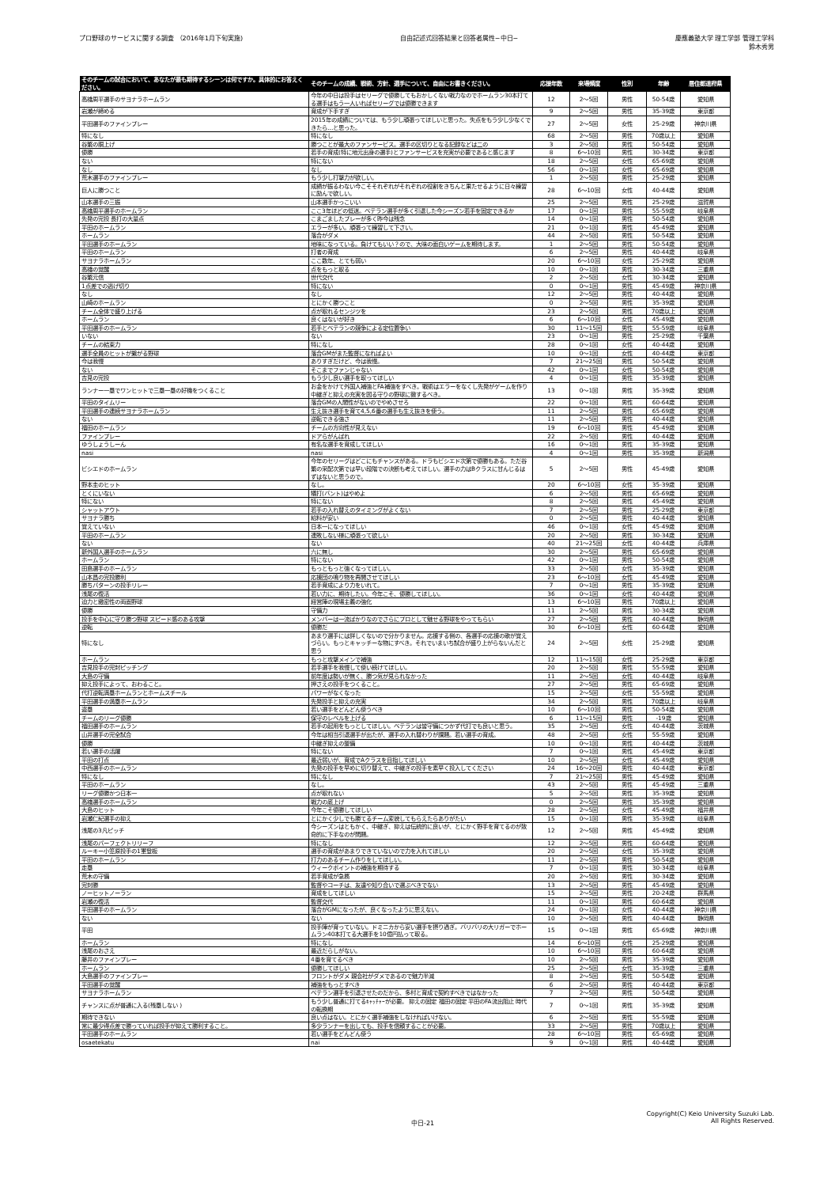プロ野球のサービスに関する調査 （2016年1月下旬実施)
自由記述式回答結果と回答者属性−中日−
慶應義塾大学 理工学部 管理工学科
鈴木秀男
| そのチームの試合において、あなたが最も期待するシーンは何ですか。具体的にお答えください。 | そのチームの成績、戦術、方針、選手について、自由にお書きください。 | 応援年数 | 来場頻度 | 性別 | 年齢 | 居住都道府県 |
| --- | --- | --- | --- | --- | --- | --- |
| 高橋周平選手のサヨナラホームラン | 今年の中日は投手はセリーグで優勝してもおかしくない戦力なのでホームラン30本打てる選手はもう一人いればセリーグでは優勝できます | 12 | 2〜5回 | 男性 | 50-54歳 | 愛知県 |
| 岩瀬が締める | 育成が下手すぎ | 9 | 2〜5回 | 男性 | 35-39歳 | 東京都 |
| 平田選手のファインプレー | 2015年の成績については、もう少し頑張ってほしいと思った。失点をもう少し少なくできたら…と思った。 | 27 | 2〜5回 | 女性 | 25-29歳 | 神奈川県 |
| 特になし | 特になし | 68 | 2〜5回 | 男性 | 70歳以上 | 愛知県 |
| 谷繁の胴上げ | 勝つことが最大のファンサービス。選手の区切りとなる記録などは二の | 3 | 2〜5回 | 男性 | 50-54歳 | 愛知県 |
| 優勝 | 若手の育成(特に地元出身の選手)とファンサービスを充実が必要であると感じます | 8 | 6〜10回 | 男性 | 30-34歳 | 東京都 |
| ない | 特にない | 18 | 2〜5回 | 女性 | 65-69歳 | 愛知県 |
| なし | なし | 56 | 0〜1回 | 女性 | 65-69歳 | 愛知県 |
| 荒木選手のファインプレー | もう少し打撃力が欲しい。 | 1 | 2〜5回 | 男性 | 25-29歳 | 愛知県 |
| 巨人に勝つこと | 成績が振るわない今こそそれぞれがそれぞれの役割をきちんと果たせるように日々練習に励んで欲しい。 | 28 | 6〜10回 | 女性 | 40-44歳 | 愛知県 |
| 山本選手の三振 | 山本選手かっこいい | 25 | 2〜5回 | 男性 | 25-29歳 | 滋賀県 |
| 高橋周平選手のホームラン | ここ3年ほどの低迷。ベテラン選手が多く引退した今シーズン若手を固定できるか | 17 | 0〜1回 | 男性 | 55-59歳 | 岐阜県 |
| 先発の完投 長打の大量点 | こまごましたプレーが多く昨今は残念 | 14 | 0〜1回 | 男性 | 50-54歳 | 愛知県 |
| 平田のホームラン | エラーが多い。頑張って練習して下さい。 | 21 | 0〜1回 | 男性 | 45-49歳 | 愛知県 |
| ホームラン | 落合がダメ | 44 | 2〜5回 | 男性 | 50-54歳 | 愛知県 |
| 平田選手のホームラン | 地味になっている。負けてもいい？ので、大味の面白いゲームを期待します。 | 1 | 2〜5回 | 男性 | 50-54歳 | 愛知県 |
| 平田のホームラン | 打者の育成 | 6 | 2〜5回 | 男性 | 40-44歳 | 岐阜県 |
| サヨナラホームラン | ここ数年、とても弱い | 20 | 6〜10回 | 女性 | 25-29歳 | 愛知県 |
| 高橋の覚醒 | 点をもっと取る | 10 | 0〜1回 | 男性 | 30-34歳 | 三重県 |
| 谷繁元信 | 世代交代 | 2 | 2〜5回 | 女性 | 30-34歳 | 愛知県 |
| 1点差での逃げ切り | 特にない | 0 | 0〜1回 | 男性 | 45-49歳 | 神奈川県 |
| なし | なし | 12 | 2〜5回 | 男性 | 40-44歳 | 愛知県 |
| 山崎のホームラン | とにかく勝つこと | 0 | 2〜5回 | 男性 | 35-39歳 | 愛知県 |
| チーム全体で盛り上げる | 点が取れるセンジツを | 23 | 2〜5回 | 男性 | 70歳以上 | 愛知県 |
| ホームラン | 良くはないが好き | 6 | 6〜10回 | 女性 | 45-49歳 | 愛知県 |
| 平田選手のホームラン | 若手とベテランの競争による定位置争い | 30 | 11〜15回 | 男性 | 55-59歳 | 岐阜県 |
| いない | ない | 23 | 0〜1回 | 男性 | 25-29歳 | 千葉県 |
| チームの結束力 | 特になし | 28 | 0〜1回 | 女性 | 40-44歳 | 愛知県 |
| 選手全員のヒットが繋がる野球 | 落合GMがまた監督になればよい | 10 | 0〜1回 | 女性 | 40-44歳 | 東京都 |
| 今は我慢 | ありすぎだけど、今は我慢。 | 7 | 21〜25回 | 男性 | 50-54歳 | 愛知県 |
| ない | そこまでファンじゃない | 42 | 0〜1回 | 女性 | 50-54歳 | 愛知県 |
| 吉見の完投 | もう少し良い選手を取ってほしい | 4 | 0〜1回 | 男性 | 35-39歳 | 愛知県 |
| ランナー一塁でワンヒットで三塁一塁の好機をつくること | お金をかけて外国人補強とFA補強をすべき。戦術はエラーをなくし先発がゲームを作り中継ぎと抑えの充実を図る守りの野球に徹するべき。 | 13 | 0〜1回 | 男性 | 35-39歳 | 愛知県 |
| 平田のタイムリー | 落合GMの人間性がないのでやめさせろ | 22 | 0〜1回 | 男性 | 60-64歳 | 愛知県 |
| 平田選手の連続サヨナラホームラン | 生え抜き選手を育て4,5,6番の選手も生え抜きを使う。 | 11 | 2〜5回 | 男性 | 65-69歳 | 愛知県 |
| ない | 逆転できる強さ | 11 | 2〜5回 | 男性 | 40-44歳 | 愛知県 |
| 福田のホームラン | チームの方向性が見えない | 19 | 6〜10回 | 男性 | 45-49歳 | 愛知県 |
| ファインプレー | ドアらがんばれ | 22 | 2〜5回 | 男性 | 40-44歳 | 愛知県 |
| ゆうしょうしーん | 有名な選手を育成してほしい | 16 | 0〜1回 | 男性 | 35-39歳 | 愛知県 |
| nasi | nasi | 4 | 0〜1回 | 男性 | 35-39歳 | 新潟県 |
| ビシエドのホームラン | 今年のセリーグはどこにもチャンスがある。ドラもビシエド次第で優勝もある。ただ谷繁の采配次第では早い段階での決断も考えてほしい。選手の力はBクラスに甘んじるはずはないと思うので。 | 5 | 2〜5回 | 男性 | 45-49歳 | 愛知県 |
| 野本圭のヒット | なし。 | 20 | 6〜10回 | 女性 | 35-39歳 | 愛知県 |
| とくにいない | 犠打(バント)はやめよ | 6 | 2〜5回 | 男性 | 65-69歳 | 愛知県 |
| 特にない | 特にない | 8 | 2〜5回 | 男性 | 45-49歳 | 愛知県 |
| シャットアウト | 若手の入れ替えのタイミングがよくない | 7 | 2〜5回 | 男性 | 25-29歳 | 東京都 |
| サヨナラ勝ち | 給料が安い | 0 | 2〜5回 | 男性 | 40-44歳 | 愛知県 |
| 覚えていない | 日本一になってほしい | 46 | 0〜1回 | 女性 | 45-49歳 | 愛知県 |
| 平田のホームラン | 連敗しない様に頑張って欲しい | 20 | 2〜5回 | 男性 | 30-34歳 | 愛知県 |
| ない | ない | 40 | 21〜25回 | 女性 | 40-44歳 | 兵庫県 |
| 新外国人選手のホームラン | 六に無し | 30 | 2〜5回 | 男性 | 65-69歳 | 愛知県 |
| ホームラン | 特にない | 42 | 0〜1回 | 男性 | 50-54歳 | 愛知県 |
| 田島選手のホームラン | もっともっと強くなってほしい。 | 33 | 2〜5回 | 女性 | 35-39歳 | 愛知県 |
| 山本昌の完投勝利 | 応援団の鳴り物を再開させてほしい | 23 | 6〜10回 | 女性 | 45-49歳 | 愛知県 |
| 勝ちパターンの投手リレー | 若手育成により力をいれて。 | 7 | 0〜1回 | 男性 | 35-39歳 | 愛知県 |
| 浅尾の復活 | 若い力に、期待したい。今年こそ、優勝してほしい。 | 36 | 0〜1回 | 女性 | 40-44歳 | 愛知県 |
| 迫力と緻密性の両面野球 | 経営陣の現場主義の強化 | 13 | 6〜10回 | 男性 | 70歳以上 | 愛知県 |
| 優勝 | 守備力 | 11 | 2〜5回 | 男性 | 30-34歳 | 愛知県 |
| 投手を中心に守り勝つ野球 スピード感のある攻撃 | メンバーは一流ばかりなのでさらにプロとして魅せる野球をやってもらい | 27 | 2〜5回 | 男性 | 40-44歳 | 静岡県 |
| 逆転 | 優勝だ | 30 | 6〜10回 | 女性 | 60-64歳 | 愛知県 |
| 特になし | あまり選手には詳しくないので分かりません。応援する側の、各選手の応援の歌が覚えづらい。もっとキャッチーな物にすべき。それでいまいち試合が盛り上がらないんだと思う | 24 | 2〜5回 | 女性 | 25-29歳 | 愛知県 |
| ホームラン | もっと攻撃メインで補強 | 12 | 11〜15回 | 女性 | 25-29歳 | 東京都 |
| 吉見投手の完封ピッチング | 若手選手を我慢して使い続けてほしい。 | 20 | 2〜5回 | 男性 | 55-59歳 | 愛知県 |
| 大島の守備 | 前年度は勢いが無く、勝つ気が見られなかった | 11 | 2〜5回 | 女性 | 40-44歳 | 岐阜県 |
| 抑え投手によって、おわること。 | 押さえの投手をつくること。 | 27 | 2〜5回 | 男性 | 65-69歳 | 愛知県 |
| 代打逆転満塁ホームランとホームスチール | パワーがなくなった | 15 | 2〜5回 | 女性 | 55-59歳 | 愛知県 |
| 平田選手の満塁ホームラン | 先発投手と抑えの充実 | 34 | 2〜5回 | 男性 | 70歳以上 | 岐阜県 |
| 盗塁 | 若い選手をどんどん使うべき | 10 | 6〜10回 | 男性 | 50-54歳 | 愛知県 |
| チームのリーグ優勝 | 保守のレベルを上げる | 6 | 11〜15回 | 男性 | -19歳 | 愛知県 |
| 福田選手のホームラン | 若手の起用をもっとしてほしい。ベテランは皆守備につかず代打でも良いと思う。 | 35 | 2〜5回 | 女性 | 40-44歳 | 茨城県 |
| 山井選手の完全試合 | 今年は相当引退選手が出たが、選手の入れ替わりが課題。若い選手の育成。 | 48 | 2〜5回 | 女性 | 55-59歳 | 愛知県 |
| 優勝 | 中継ぎ抑えの整備 | 10 | 0〜1回 | 男性 | 40-44歳 | 茨城県 |
| 若い選手の活躍 | 特にない | 7 | 0〜1回 | 男性 | 45-49歳 | 東京都 |
| 平田の打点 | 最近弱いが、育成でAクラスを目指してほしい | 10 | 2〜5回 | 女性 | 45-49歳 | 愛知県 |
| 中西選手のホームラン | 先発の投手を早めに切り替えて、中継ぎの投手を素早く投入してください | 24 | 16〜20回 | 男性 | 40-44歳 | 東京都 |
| 特になし | 特になし | 7 | 21〜25回 | 男性 | 45-49歳 | 愛知県 |
| 平田のホームラン | なし。 | 43 | 2〜5回 | 男性 | 45-49歳 | 三重県 |
| リーグ優勝かつ日本一 | 点が取れない | 5 | 2〜5回 | 男性 | 35-39歳 | 愛知県 |
| 高橋選手のホームラン | 戦力の底上げ | 0 | 2〜5回 | 男性 | 35-39歳 | 愛知県 |
| 大島のヒット | 今年こそ優勝してほしい | 28 | 2〜5回 | 女性 | 45-49歳 | 福井県 |
| 岩瀬仁紀選手の抑え | とにかく少しでも勝てるチーム変貌してもらえたらありがたい | 15 | 0〜1回 | 男性 | 35-39歳 | 岐阜県 |
| 浅尾の3凡ピッチ | 今シーズンはともかく、中継ぎ、抑えは伝統的に良いが、とにかく野手を育てるのが致命的に下手なのが問題。 | 12 | 2〜5回 | 男性 | 45-49歳 | 愛知県 |
| 浅尾のパーフェクトリリーフ | 特になし | 12 | 2〜5回 | 男性 | 60-64歳 | 愛知県 |
| ルーキー小笠原投手の1軍登板 | 選手の育成があまりできていないので力を入れてほしい | 20 | 2〜5回 | 女性 | 35-39歳 | 愛知県 |
| 平田のホームラン | 打力のあるチーム作りをしてほしい。 | 11 | 2〜5回 | 男性 | 50-54歳 | 愛知県 |
| 走塁 | ウィークポイントの補強を期待する | 7 | 0〜1回 | 男性 | 30-34歳 | 岐阜県 |
| 荒木の守備 | 若手育成が急務 | 20 | 2〜5回 | 男性 | 30-34歳 | 愛知県 |
| 完封勝 | 監督やコーチは、友達や知り合いで選ぶべきでない | 13 | 2〜5回 | 男性 | 45-49歳 | 愛知県 |
| ノーヒットノーラン | 育成をしてほしい | 15 | 2〜5回 | 男性 | 20-24歳 | 群馬県 |
| 岩瀬の復活 | 監督交代 | 11 | 0〜1回 | 男性 | 60-64歳 | 愛知県 |
| 平田選手のホームラン | 落合がGMになったが、良くなったように思えない。 | 24 | 0〜1回 | 女性 | 40-44歳 | 神奈川県 |
| ない | ない | 10 | 2〜5回 | 男性 | 40-44歳 | 静岡県 |
| 平田 | 投手陣が育っていない。ドミニカから安い選手を摂り過ぎ。バリバリの大リガーでホームラン40本打てる大選手を10億円払って取る。 | 15 | 0〜1回 | 男性 | 65-69歳 | 神奈川県 |
| ホームラン | 特になし | 14 | 6〜10回 | 女性 | 25-29歳 | 愛知県 |
| 浅尾のおさえ | 最近だらしがない。 | 10 | 6〜10回 | 男性 | 60-64歳 | 愛知県 |
| 藤井のファインプレー | 4番を育てるべき | 10 | 2〜5回 | 男性 | 35-39歳 | 愛知県 |
| ホームラン | 優勝してほしい | 25 | 2〜5回 | 女性 | 35-39歳 | 三重県 |
| 大島選手のファインプレー | フロントがダメ 親会社がダメであるので魅力半減 | 8 | 2〜5回 | 男性 | 50-54歳 | 愛知県 |
| 平田選手の覚醒 | 補強をもっとすべき | 6 | 2〜5回 | 男性 | 40-44歳 | 東京都 |
| サヨナラホームラン | ベテラン選手を引退させたのだから、多村と育成で契約すべきではなかった | 7 | 2〜5回 | 男性 | 50-54歳 | 愛知県 |
| チャンスに点が普通に入る(残塁しない ) | もう少し普通に打てるｷｬｯﾁｬｰが必要。 抑えの固定 福田の固定 平田のFA流出阻止 時代の転換期 | 7 | 0〜1回 | 男性 | 35-39歳 | 愛知県 |
| 期待できない | 良い点はない。とにかく選手補強をしなければいけない。 | 6 | 2〜5回 | 男性 | 55-59歳 | 愛知県 |
| 常に最少得点差で勝っていれば投手が抑えて勝利すること。 | 多少ランナーを出しても、投手を信頼することが必要。 | 33 | 2〜5回 | 男性 | 70歳以上 | 愛知県 |
| 平田選手のホームラン | 若い選手をどんどん使う | 28 | 6〜10回 | 男性 | 65-69歳 | 愛知県 |
| osaetekatu | nai | 9 | 0〜1回 | 男性 | 40-44歳 | 愛知県 |
中日-21
Copyright(C) Keio University Suzuki Lab.
All Rights Reserved.